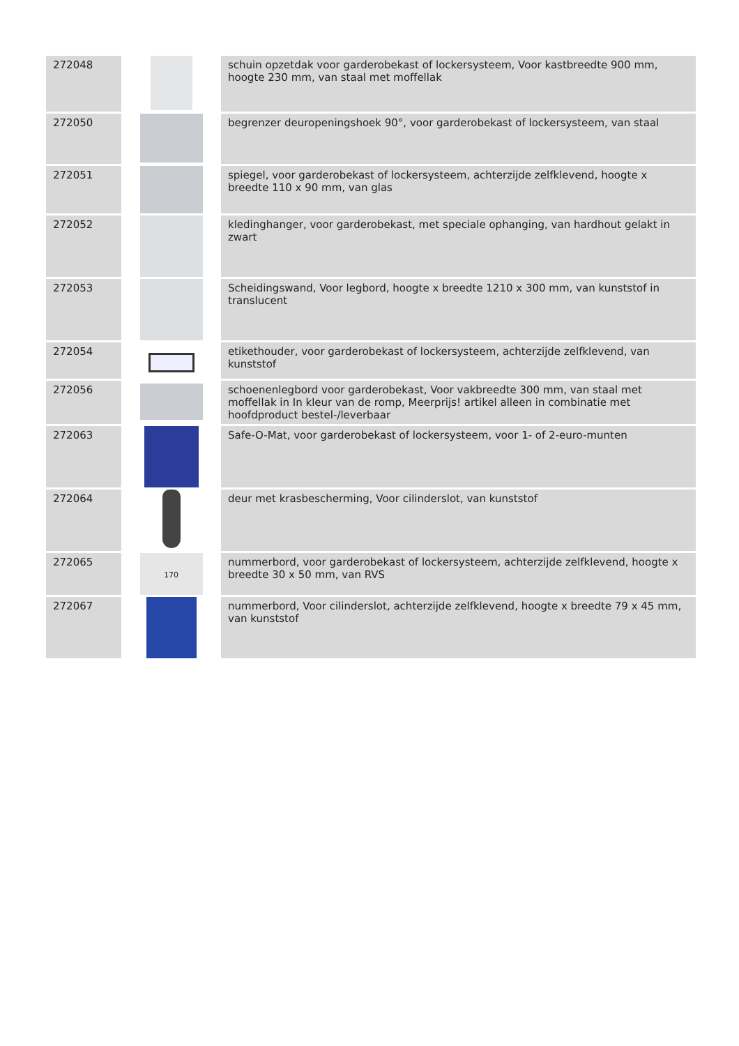| 272048 | | schuin opzetdak voor garderobekast of lockersysteem, Voor kastbreedte 900 mm, hoogte 230 mm, van staal met moffellak |
| 272050 | | begrenzer deuropeningshoek 90°, voor garderobekast of lockersysteem, van staal |
| 272051 | | spiegel, voor garderobekast of lockersysteem, achterzijde zelfklevend, hoogte x breedte 110 x 90 mm, van glas |
| 272052 | | kledinghanger, voor garderobekast, met speciale ophanging, van hardhout gelakt in zwart |
| 272053 | | Scheidingswand, Voor legbord, hoogte x breedte 1210 x 300 mm, van kunststof in translucent |
| 272054 | | etikethouder, voor garderobekast of lockersysteem, achterzijde zelfklevend, van kunststof |
| 272056 | | schoenenlegbord voor garderobekast, Voor vakbreedte 300 mm, van staal met moffellak in In kleur van de romp, Meerprijs! artikel alleen in combinatie met hoofdproduct bestel-/leverbaar |
| 272063 | | Safe-O-Mat, voor garderobekast of lockersysteem, voor 1- of 2-euro-munten |
| 272064 | | deur met krasbescherming, Voor cilinderslot, van kunststof |
| 272065 | 170 | nummerbord, voor garderobekast of lockersysteem, achterzijde zelfklevend, hoogte x breedte 30 x 50 mm, van RVS |
| 272067 | | nummerbord, Voor cilinderslot, achterzijde zelfklevend, hoogte x breedte 79 x 45 mm, van kunststof |